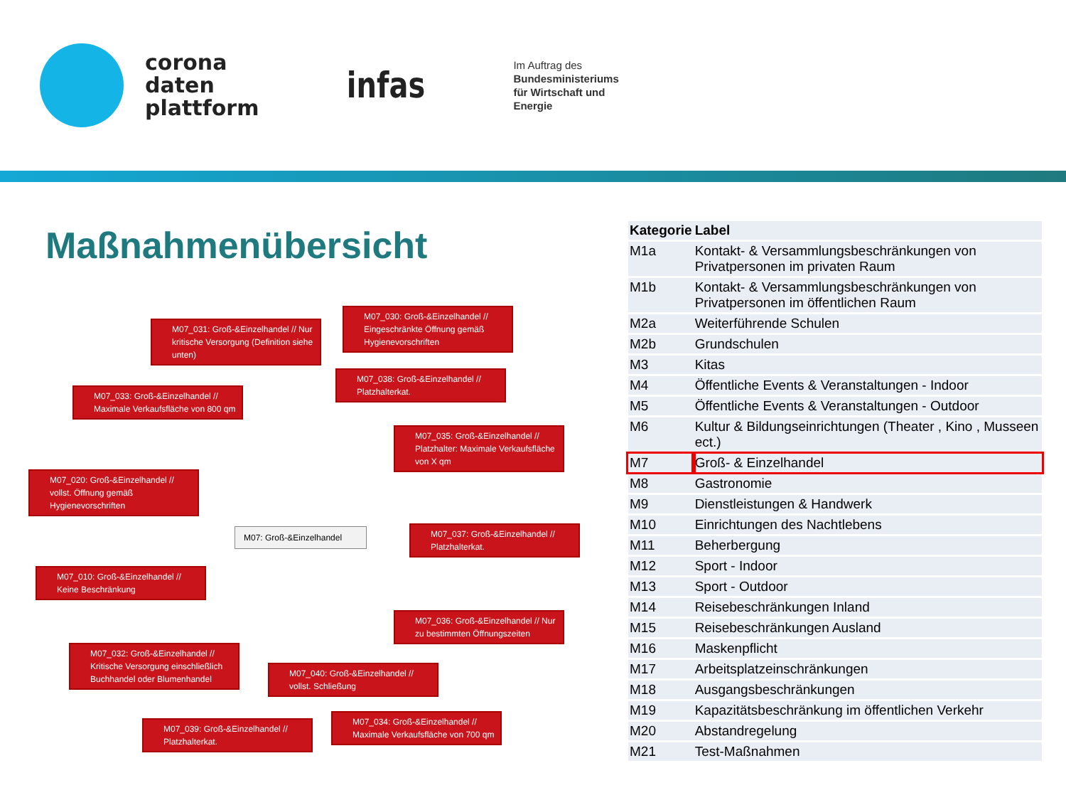corona
daten
plattform
infas
Im Auftrag des
Bundesministeriums
für Wirtschaft und
Energie
Maßnahmenübersicht
M07_031: Groß-&Einzelhandel // Nur kritische Versorgung (Definition siehe unten)
M07_030: Groß-&Einzelhandel // Eingeschränkte Öffnung gemäß Hygienevorschriften
M07_033: Groß-&Einzelhandel // Maximale Verkaufsfläche von 800 qm
M07_038: Groß-&Einzelhandel // Platzhalterkat.
M07_035: Groß-&Einzelhandel // Platzhalter: Maximale Verkaufsfläche von X qm
M07_020: Groß-&Einzelhandel // vollst. Öffnung gemäß Hygienevorschriften
M07: Groß-&Einzelhandel
M07_037: Groß-&Einzelhandel // Platzhalterkat.
M07_010: Groß-&Einzelhandel // Keine Beschränkung
M07_036: Groß-&Einzelhandel // Nur zu bestimmten Öffnungszeiten
M07_032: Groß-&Einzelhandel // Kritische Versorgung einschließlich Buchhandel oder Blumenhandel
M07_040: Groß-&Einzelhandel // vollst. Schließung
M07_039: Groß-&Einzelhandel // Platzhalterkat.
M07_034: Groß-&Einzelhandel // Maximale Verkaufsfläche von 700 qm
| Kategorie | Label |
| --- | --- |
| M1a | Kontakt- & Versammlungsbeschränkungen von Privatpersonen im privaten Raum |
| M1b | Kontakt- & Versammlungsbeschränkungen von Privatpersonen im öffentlichen Raum |
| M2a | Weiterführende Schulen |
| M2b | Grundschulen |
| M3 | Kitas |
| M4 | Öffentliche Events & Veranstaltungen - Indoor |
| M5 | Öffentliche Events & Veranstaltungen - Outdoor |
| M6 | Kultur & Bildungseinrichtungen (Theater , Kino , Musseen ect.) |
| M7 | Groß- & Einzelhandel |
| M8 | Gastronomie |
| M9 | Dienstleistungen & Handwerk |
| M10 | Einrichtungen des Nachtlebens |
| M11 | Beherbergung |
| M12 | Sport - Indoor |
| M13 | Sport - Outdoor |
| M14 | Reisebeschränkungen Inland |
| M15 | Reisebeschränkungen Ausland |
| M16 | Maskenpflicht |
| M17 | Arbeitsplatzeinschränkungen |
| M18 | Ausgangsbeschränkungen |
| M19 | Kapazitätsbeschränkung im öffentlichen Verkehr |
| M20 | Abstandregelung |
| M21 | Test-Maßnahmen |